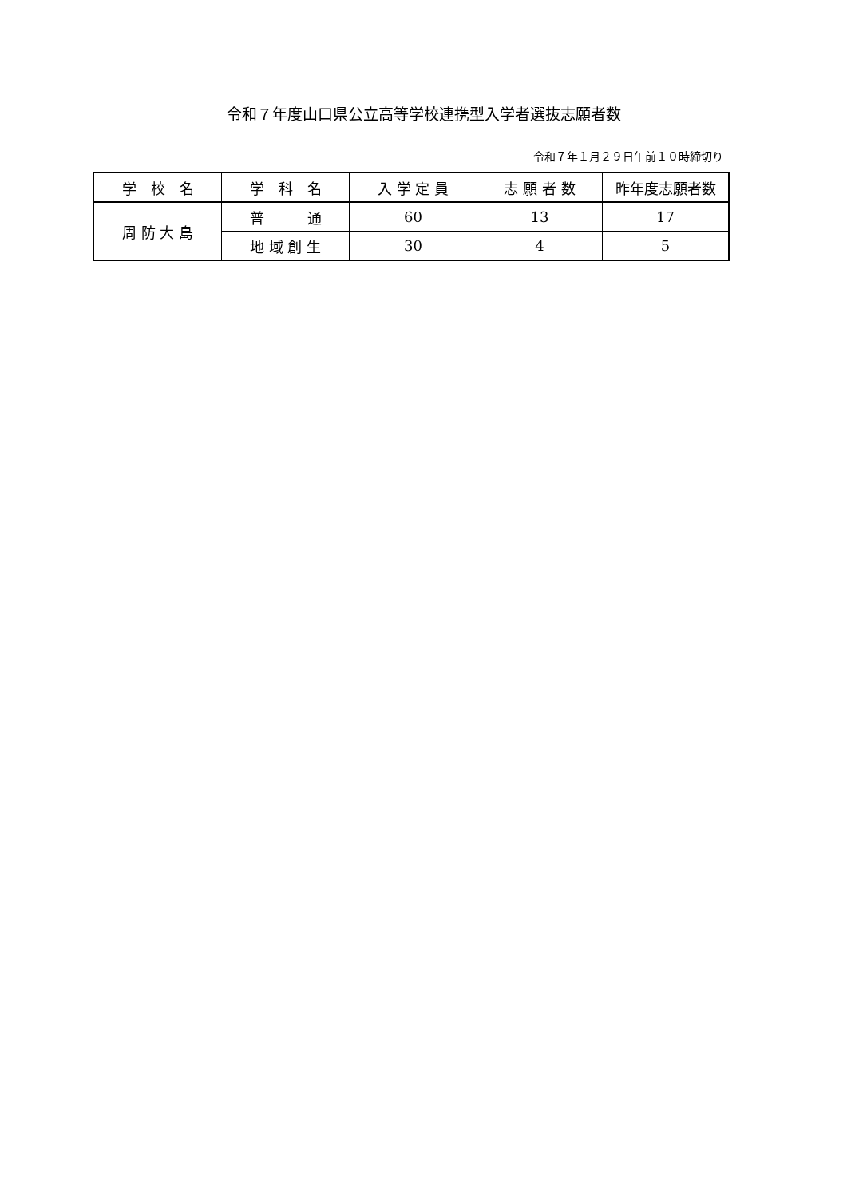令和７年度山口県公立高等学校連携型入学者選抜志願者数
令和７年１月２９日午前１０時締切り
| 学 校 名 | 学 科 名 | 入 学 定 員 | 志 願 者 数 | 昨年度志願者数 |
| --- | --- | --- | --- | --- |
| 周 防 大 島 | 普 通 | 60 | 13 | 17 |
| | 地 域 創 生 | 30 | 4 | 5 |